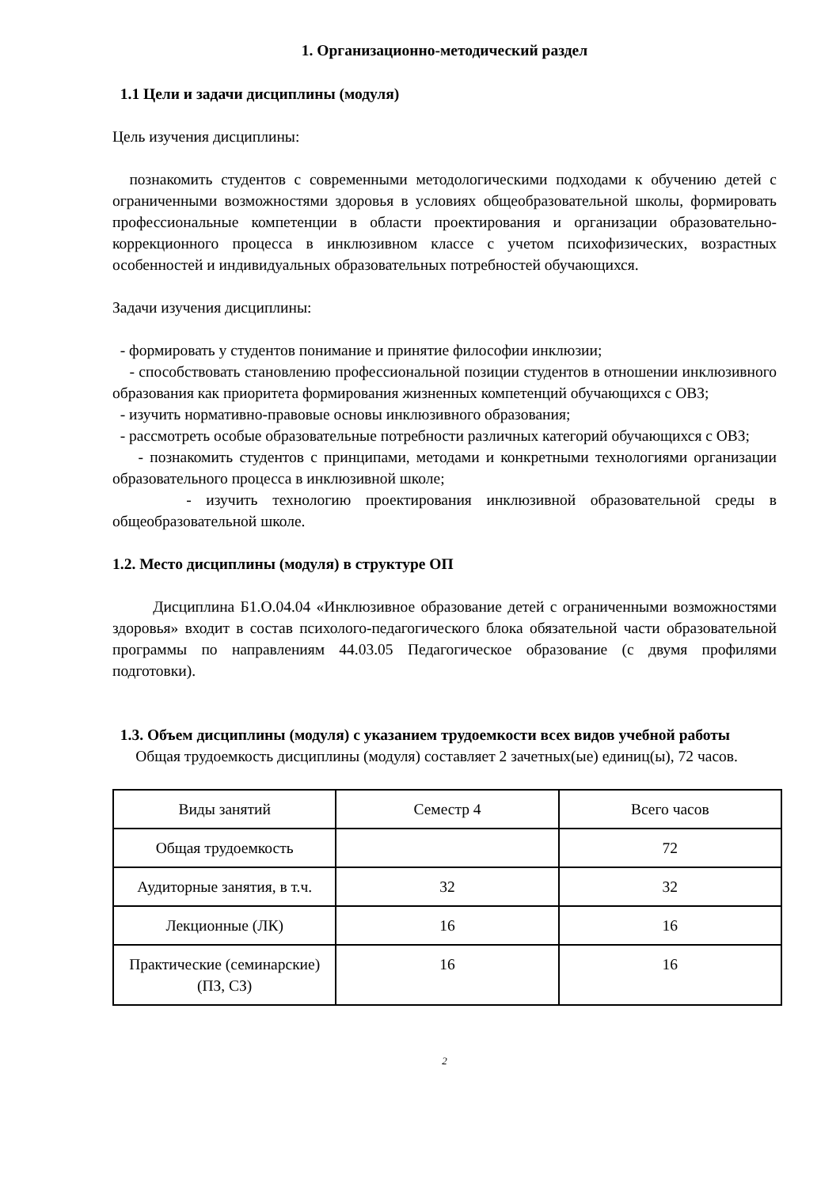1. Организационно-методический раздел
1.1 Цели и задачи дисциплины (модуля)
Цель изучения дисциплины:
познакомить студентов с современными методологическими подходами к обучению детей с ограниченными возможностями здоровья в условиях общеобразовательной школы, формировать профессиональные компетенции в области проектирования и организации образовательно-коррекционного процесса в инклюзивном классе с учетом психофизических, возрастных особенностей и индивидуальных образовательных потребностей обучающихся.
Задачи изучения дисциплины:
- формировать у студентов понимание и принятие философии инклюзии;
- способствовать становлению профессиональной позиции студентов в отношении инклюзивного образования как приоритета формирования жизненных компетенций обучающихся с ОВЗ;
- изучить нормативно-правовые основы инклюзивного образования;
- рассмотреть особые образовательные потребности различных категорий обучающихся с ОВЗ;
- познакомить студентов с принципами, методами и конкретными технологиями организации образовательного процесса в инклюзивной школе;
- изучить технологию проектирования инклюзивной образовательной среды в общеобразовательной школе.
1.2. Место дисциплины (модуля) в структуре ОП
Дисциплина Б1.О.04.04 «Инклюзивное образование детей с ограниченными возможностями здоровья» входит в состав психолого-педагогического блока обязательной части образовательной программы по направлениям 44.03.05 Педагогическое образование (с двумя профилями подготовки).
1.3. Объем дисциплины (модуля) с указанием трудоемкости всех видов учебной работы
Общая трудоемкость дисциплины (модуля) составляет 2 зачетных(ые) единиц(ы), 72 часов.
| Виды занятий | Семестр 4 | Всего часов |
| Общая трудоемкость | | 72 |
| Аудиторные занятия, в т.ч. | 32 | 32 |
| Лекционные (ЛК) | 16 | 16 |
| Практические (семинарские) (ПЗ, СЗ) | 16 | 16 |
2